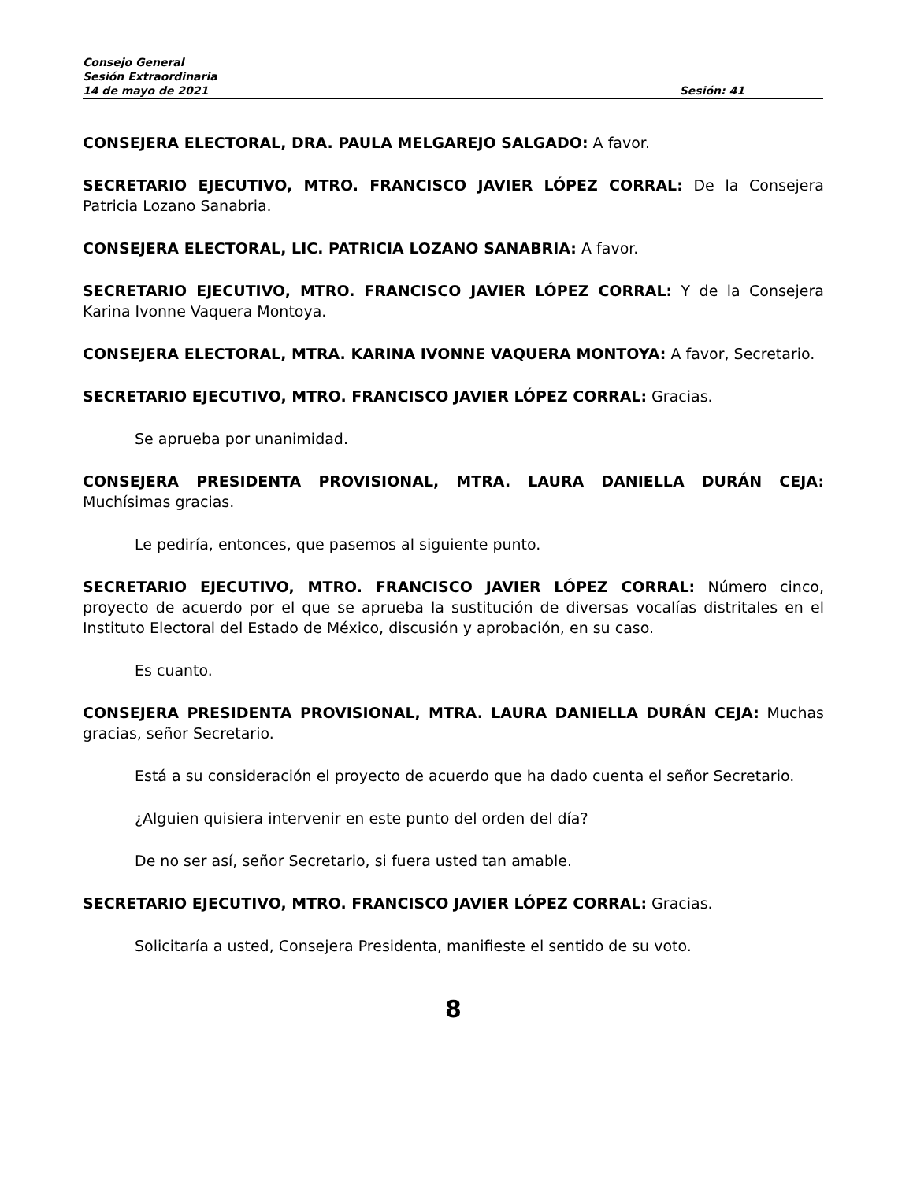Consejo General
Sesión Extraordinaria
14 de mayo de 2021 Sesión: 41
CONSEJERA ELECTORAL, DRA. PAULA MELGAREJO SALGADO: A favor.
SECRETARIO EJECUTIVO, MTRO. FRANCISCO JAVIER LÓPEZ CORRAL: De la Consejera Patricia Lozano Sanabria.
CONSEJERA ELECTORAL, LIC. PATRICIA LOZANO SANABRIA: A favor.
SECRETARIO EJECUTIVO, MTRO. FRANCISCO JAVIER LÓPEZ CORRAL: Y de la Consejera Karina Ivonne Vaquera Montoya.
CONSEJERA ELECTORAL, MTRA. KARINA IVONNE VAQUERA MONTOYA: A favor, Secretario.
SECRETARIO EJECUTIVO, MTRO. FRANCISCO JAVIER LÓPEZ CORRAL: Gracias.
Se aprueba por unanimidad.
CONSEJERA PRESIDENTA PROVISIONAL, MTRA. LAURA DANIELLA DURÁN CEJA: Muchísimas gracias.
Le pediría, entonces, que pasemos al siguiente punto.
SECRETARIO EJECUTIVO, MTRO. FRANCISCO JAVIER LÓPEZ CORRAL: Número cinco, proyecto de acuerdo por el que se aprueba la sustitución de diversas vocalías distritales en el Instituto Electoral del Estado de México, discusión y aprobación, en su caso.
Es cuanto.
CONSEJERA PRESIDENTA PROVISIONAL, MTRA. LAURA DANIELLA DURÁN CEJA: Muchas gracias, señor Secretario.
Está a su consideración el proyecto de acuerdo que ha dado cuenta el señor Secretario.
¿Alguien quisiera intervenir en este punto del orden del día?
De no ser así, señor Secretario, si fuera usted tan amable.
SECRETARIO EJECUTIVO, MTRO. FRANCISCO JAVIER LÓPEZ CORRAL: Gracias.
Solicitaría a usted, Consejera Presidenta, manifieste el sentido de su voto.
8